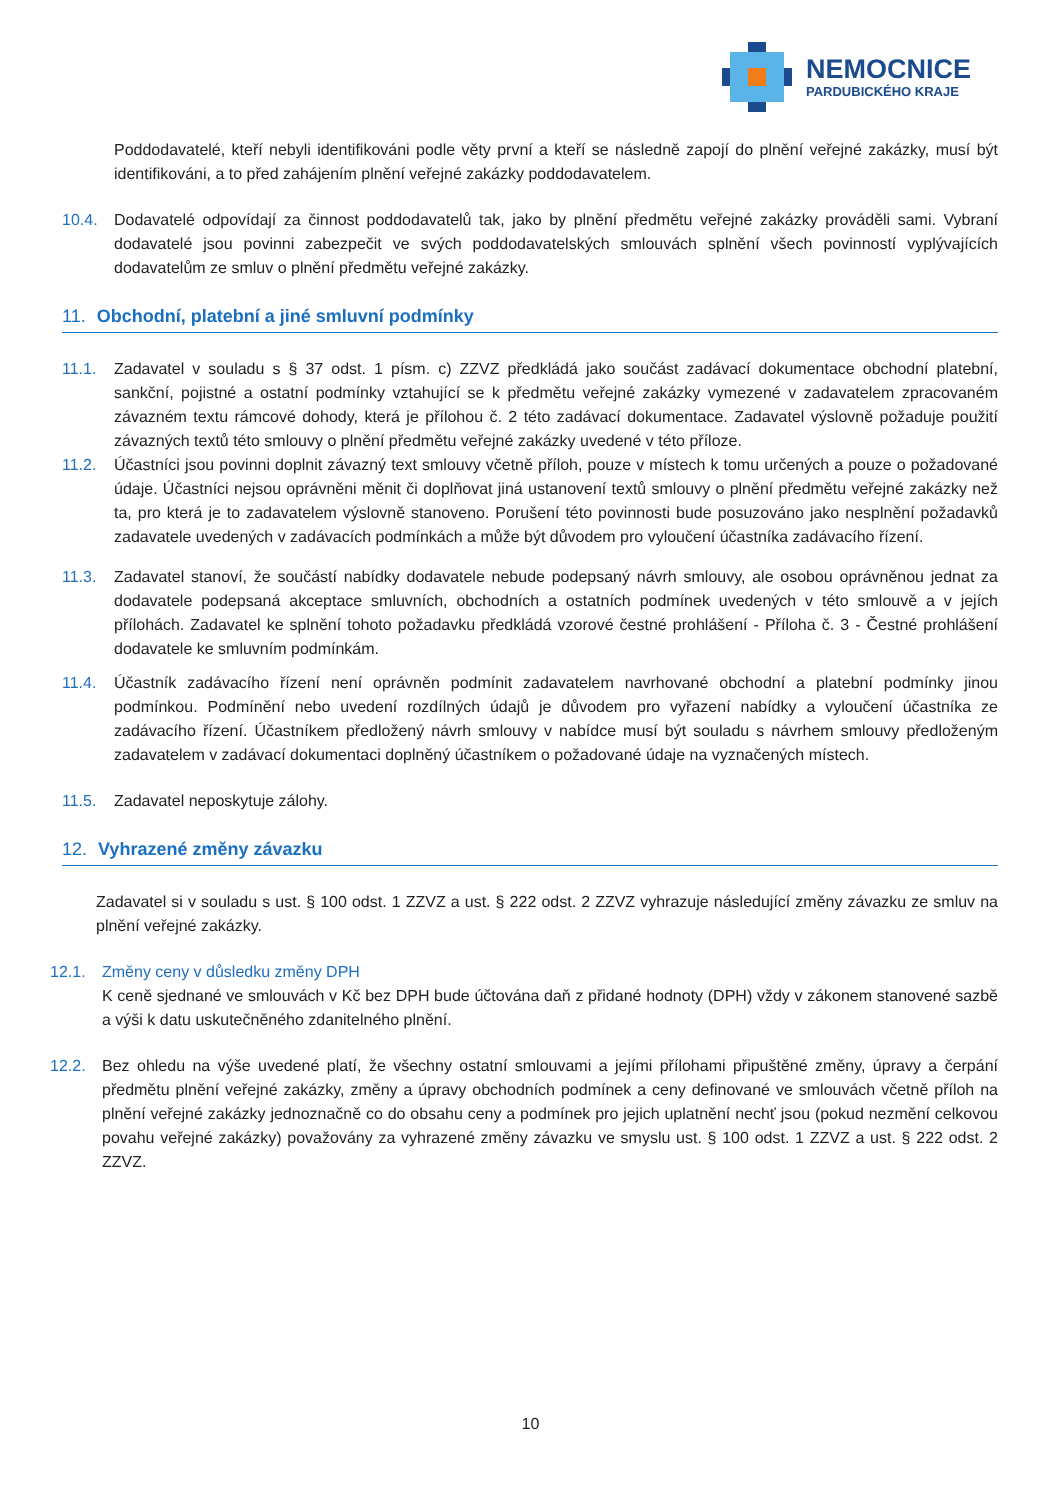NEMOCNICE
PARDUBICKÉHO KRAJE
Poddodavatelé, kteří nebyli identifikováni podle věty první a kteří se následně zapojí do plnění veřejné zakázky, musí být identifikováni, a to před zahájením plnění veřejné zakázky poddodavatelem.
10.4. Dodavatelé odpovídají za činnost poddodavatelů tak, jako by plnění předmětu veřejné zakázky prováděli sami. Vybraní dodavatelé jsou povinni zabezpečit ve svých poddodavatelských smlouvách splnění všech povinností vyplývajících dodavatelům ze smluv o plnění předmětu veřejné zakázky.
11. Obchodní, platební a jiné smluvní podmínky
11.1. Zadavatel v souladu s § 37 odst. 1 písm. c) ZZVZ předkládá jako součást zadávací dokumentace obchodní platební, sankční, pojistné a ostatní podmínky vztahující se k předmětu veřejné zakázky vymezené v zadavatelem zpracovaném závazném textu rámcové dohody, která je přílohou č. 2 této zadávací dokumentace. Zadavatel výslovně požaduje použití závazných textů této smlouvy o plnění předmětu veřejné zakázky uvedené v této příloze.
11.2. Účastníci jsou povinni doplnit závazný text smlouvy včetně příloh, pouze v místech k tomu určených a pouze o požadované údaje. Účastníci nejsou oprávněni měnit či doplňovat jiná ustanovení textů smlouvy o plnění předmětu veřejné zakázky než ta, pro která je to zadavatelem výslovně stanoveno. Porušení této povinnosti bude posuzováno jako nesplnění požadavků zadavatele uvedených v zadávacích podmínkách a může být důvodem pro vyloučení účastníka zadávacího řízení.
11.3. Zadavatel stanoví, že součástí nabídky dodavatele nebude podepsaný návrh smlouvy, ale osobou oprávněnou jednat za dodavatele podepsaná akceptace smluvních, obchodních a ostatních podmínek uvedených v této smlouvě a v jejích přílohách. Zadavatel ke splnění tohoto požadavku předkládá vzorové čestné prohlášení - Příloha č. 3 - Čestné prohlášení dodavatele ke smluvním podmínkám.
11.4. Účastník zadávacího řízení není oprávněn podmínit zadavatelem navrhované obchodní a platební podmínky jinou podmínkou. Podmínění nebo uvedení rozdílných údajů je důvodem pro vyřazení nabídky a vyloučení účastníka ze zadávacího řízení. Účastníkem předložený návrh smlouvy v nabídce musí být souladu s návrhem smlouvy předloženým zadavatelem v zadávací dokumentaci doplněný účastníkem o požadované údaje na vyznačených místech.
11.5. Zadavatel neposkytuje zálohy.
12. Vyhrazené změny závazku
Zadavatel si v souladu s ust. § 100 odst. 1 ZZVZ a ust. § 222 odst. 2 ZZVZ vyhrazuje následující změny závazku ze smluv na plnění veřejné zakázky.
12.1. Změny ceny v důsledku změny DPH
K ceně sjednané ve smlouvách v Kč bez DPH bude účtována daň z přidané hodnoty (DPH) vždy v zákonem stanovené sazbě a výši k datu uskutečněného zdanitelného plnění.
12.2. Bez ohledu na výše uvedené platí, že všechny ostatní smlouvami a jejími přílohami připuštěné změny, úpravy a čerpání předmětu plnění veřejné zakázky, změny a úpravy obchodních podmínek a ceny definované ve smlouvách včetně příloh na plnění veřejné zakázky jednoznačně co do obsahu ceny a podmínek pro jejich uplatnění nechť jsou (pokud nezmění celkovou povahu veřejné zakázky) považovány za vyhrazené změny závazku ve smyslu ust. § 100 odst. 1 ZZVZ a ust. § 222 odst. 2 ZZVZ.
10